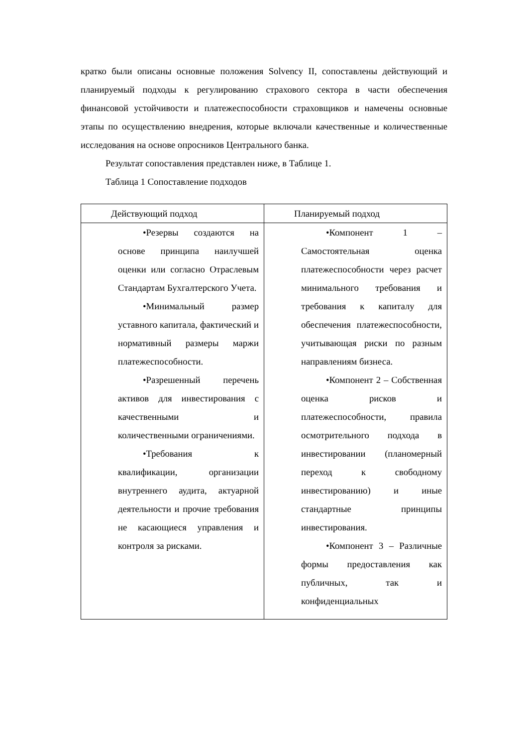кратко были описаны основные положения Solvency II, сопоставлены действующий и планируемый подходы к регулированию страхового сектора в части обеспечения финансовой устойчивости и платежеспособности страховщиков и намечены основные этапы по осуществлению внедрения, которые включали качественные и количественные исследования на основе опросников Центрального банка.
Результат сопоставления представлен ниже, в Таблице 1.
Таблица 1 Сопоставление подходов
| Действующий подход | Планируемый подход |
| --- | --- |
| •Резервы создаются на основе принципа наилучшей оценки или согласно Отраслевым Стандартам Бухгалтерского Учета. •Минимальный размер уставного капитала, фактический и нормативный размеры маржи платежеспособности. •Разрешенный перечень активов для инвестирования с качественными и количественными ограничениями. •Требования к квалификации, организации внутреннего аудита, актуарной деятельности и прочие требования не касающиеся управления и контроля за рисками. | •Компонент 1 – Самостоятельная оценка платежеспособности через расчет минимального требования и требования к капиталу для обеспечения платежеспособности, учитывающая риски по разным направлениям бизнеса. •Компонент 2 – Собственная оценка рисков и платежеспособности, правила осмотрительного подхода в инвестировании (планомерный переход к свободному инвестированию) и иные стандартные принципы инвестирования. •Компонент 3 – Различные формы предоставления как публичных, так и конфиденциальных |